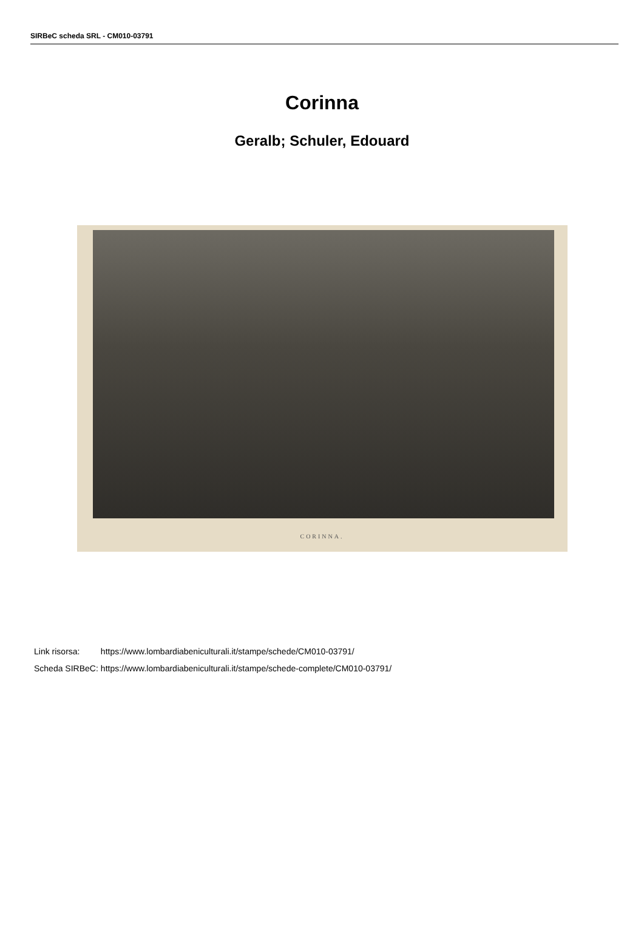SIRBeC scheda SRL - CM010-03791
Corinna
Geralb; Schuler, Edouard
CORINNA.
| Link risorsa: | https://www.lombardiabeniculturali.it/stampe/schede/CM010-03791/ |
| Scheda SIRBeC: | https://www.lombardiabeniculturali.it/stampe/schede-complete/CM010-03791/ |